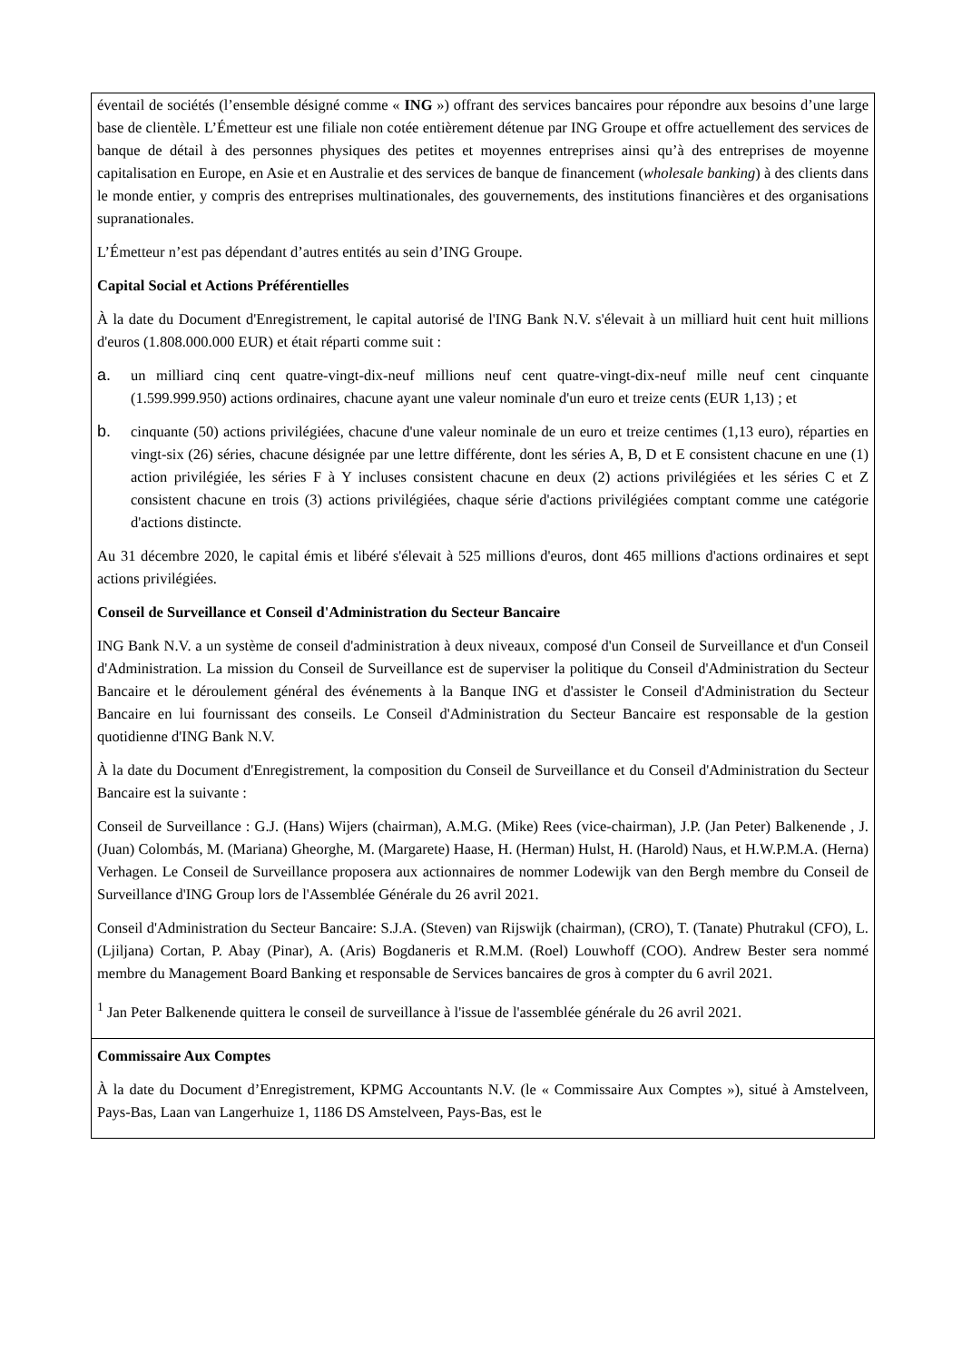| éventail de sociétés (l’ensemble désigné comme « ING ») offrant des services bancaires pour répondre aux besoins d’une large base de clientèle. L’Émetteur est une filiale non cotée entièrement détenue par ING Groupe et offre actuellement des services de banque de détail à des personnes physiques des petites et moyennes entreprises ainsi qu’à des entreprises de moyenne capitalisation en Europe, en Asie et en Australie et des services de banque de financement ( wholesale banking ) à des clients dans le monde entier, y compris des entreprises multinationales, des gouvernements, des institutions financières et des organisations supranationales. L’Émetteur n’est pas dépendant d’autres entités au sein d’ING Groupe. Capital Social et Actions Préférentielles À la date du Document d'Enregistrement, le capital autorisé de l'ING Bank N.V. s'élevait à un milliard huit cent huit millions d'euros (1.808.000.000 EUR) et était réparti comme suit : a. un milliard cinq cent quatre-vingt-dix-neuf millions neuf cent quatre-vingt-dix-neuf mille neuf cent cinquante (1.599.999.950) actions ordinaires, chacune ayant une valeur nominale d'un euro et treize cents (EUR 1,13) ; et b. cinquante (50) actions privilégiées, chacune d'une valeur nominale de un euro et treize centimes (1,13 euro), réparties en vingt-six (26) séries, chacune désignée par une lettre différente, dont les séries A, B, D et E consistent chacune en une (1) action privilégiée, les séries F à Y incluses consistent chacune en deux (2) actions privilégiées et les séries C et Z consistent chacune en trois (3) actions privilégiées, chaque série d'actions privilégiées comptant comme une catégorie d'actions distincte. Au 31 décembre 2020, le capital émis et libéré s'élevait à 525 millions d'euros, dont 465 millions d'actions ordinaires et sept actions privilégiées. Conseil de Surveillance et Conseil d'Administration du Secteur Bancaire ING Bank N.V. a un système de conseil d'administration à deux niveaux, composé d'un Conseil de Surveillance et d'un Conseil d'Administration. La mission du Conseil de Surveillance est de superviser la politique du Conseil d'Administration du Secteur Bancaire et le déroulement général des événements à la Banque ING et d'assister le Conseil d'Administration du Secteur Bancaire en lui fournissant des conseils. Le Conseil d'Administration du Secteur Bancaire est responsable de la gestion quotidienne d'ING Bank N.V. À la date du Document d'Enregistrement, la composition du Conseil de Surveillance et du Conseil d'Administration du Secteur Bancaire est la suivante : Conseil de Surveillance : G.J. (Hans) Wijers (chairman), A.M.G. (Mike) Rees (vice-chairman), J.P. (Jan Peter) Balkenende , J. (Juan) Colombás, M. (Mariana) Gheorghe, M. (Margarete) Haase, H. (Herman) Hulst, H. (Harold) Naus, et H.W.P.M.A. (Herna) Verhagen. Le Conseil de Surveillance proposera aux actionnaires de nommer Lodewijk van den Bergh membre du Conseil de Surveillance d'ING Group lors de l'Assemblée Générale du 26 avril 2021. Conseil d'Administration du Secteur Bancaire: S.J.A. (Steven) van Rijswijk (chairman), (CRO), T. (Tanate) Phutrakul (CFO), L. (Ljiljana) Cortan, P. Abay (Pinar), A. (Aris) Bogdaneris et R.M.M. (Roel) Louwhoff (COO). Andrew Bester sera nommé membre du Management Board Banking et responsable de Services bancaires de gros à compter du 6 avril 2021. <sup>1</sup> Jan Peter Balkenende quittera le conseil de surveillance à l'issue de l'assemblée générale du 26 avril 2021. |
| Commissaire Aux Comptes À la date du Document d’Enregistrement, KPMG Accountants N.V. (le « Commissaire Aux Comptes »), situé à Amstelveen, Pays-Bas, Laan van Langerhuize 1, 1186 DS Amstelveen, Pays-Bas, est le |